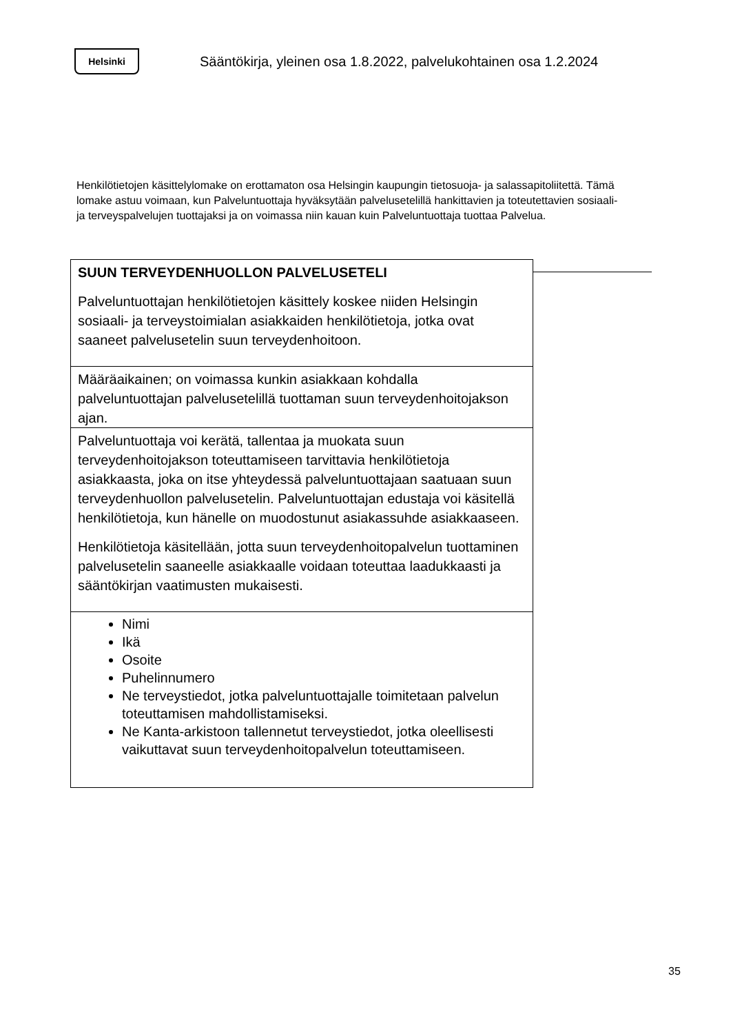Helsinki
Sääntökirja, yleinen osa 1.8.2022, palvelukohtainen osa 1.2.2024
Henkilötietojen käsittelylomake on erottamaton osa Helsingin kaupungin tietosuoja- ja salassapitoliitettä. Tämä lomake astuu voimaan, kun Palveluntuottaja hyväksytään palvelusetelillä hankittavien ja toteutettavien sosiaali- ja terveyspalvelujen tuottajaksi ja on voimassa niin kauan kuin Palveluntuottaja tuottaa Palvelua.
| SUUN TERVEYDENHUOLLON PALVELUSETELI Palveluntuottajan henkilötietojen käsittely koskee niiden Helsingin sosiaali- ja terveystoimialan asiakkaiden henkilötietoja, jotka ovat saaneet palvelusetelin suun terveydenhoitoon. |
| Määräaikainen; on voimassa kunkin asiakkaan kohdalla palveluntuottajan palvelusetelillä tuottaman suun terveydenhoitojakson ajan. |
| Palveluntuottaja voi kerätä, tallentaa ja muokata suun terveydenhoitojakson toteuttamiseen tarvittavia henkilötietoja asiakkaasta, joka on itse yhteydessä palveluntuottajaan saatuaan suun terveydenhuollon palvelusetelin. Palveluntuottajan edustaja voi käsitellä henkilötietoja, kun hänelle on muodostunut asiakassuhde asiakkaaseen. Henkilötietoja käsitellään, jotta suun terveydenhoitopalvelun tuottaminen palvelusetelin saaneelle asiakkaalle voidaan toteuttaa laadukkaasti ja sääntökirjan vaatimusten mukaisesti. |
| Nimi Ikä Osoite Puhelinnumero Ne terveystiedot, jotka palveluntuottajalle toimitetaan palvelun toteuttamisen mahdollistamiseksi. Ne Kanta-arkistoon tallennetut terveystiedot, jotka oleellisesti vaikuttavat suun terveydenhoitopalvelun toteuttamiseen. |
35